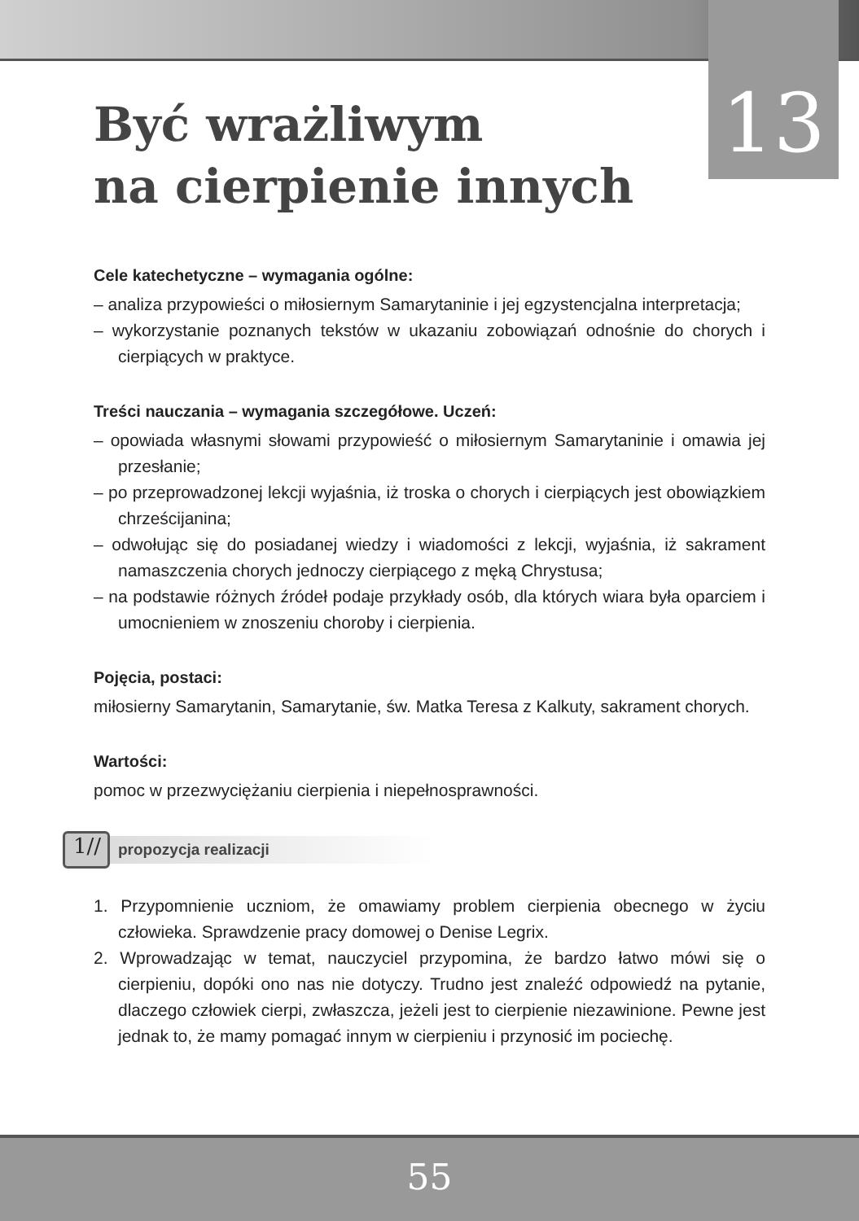13
Być wrażliwym
na cierpienie innych
Cele katechetyczne – wymagania ogólne:
– analiza przypowieści o miłosiernym Samarytaninie i jej egzystencjalna interpretacja;
– wykorzystanie poznanych tekstów w ukazaniu zobowiązań odnośnie do chorych i cierpiących w praktyce.
Treści nauczania – wymagania szczegółowe. Uczeń:
– opowiada własnymi słowami przypowieść o miłosiernym Samarytaninie i omawia jej przesłanie;
– po przeprowadzonej lekcji wyjaśnia, iż troska o chorych i cierpiących jest obowiązkiem chrześcijanina;
– odwołując się do posiadanej wiedzy i wiadomości z lekcji, wyjaśnia, iż sakrament namaszczenia chorych jednoczy cierpiącego z męką Chrystusa;
– na podstawie różnych źródeł podaje przykłady osób, dla których wiara była oparciem i umocnieniem w znoszeniu choroby i cierpienia.
Pojęcia, postaci:
miłosierny Samarytanin, Samarytanie, św. Matka Teresa z Kalkuty, sakrament chorych.
Wartości:
pomoc w przezwyciężaniu cierpienia i niepełnosprawności.
1//
propozycja realizacji
1. Przypomnienie uczniom, że omawiamy problem cierpienia obecnego w życiu człowieka. Sprawdzenie pracy domowej o Denise Legrix.
2. Wprowadzając w temat, nauczyciel przypomina, że bardzo łatwo mówi się o cierpieniu, dopóki ono nas nie dotyczy. Trudno jest znaleźć odpowiedź na pytanie, dlaczego człowiek cierpi, zwłaszcza, jeżeli jest to cierpienie niezawinione. Pewne jest jednak to, że mamy pomagać innym w cierpieniu i przynosić im pociechę.
55